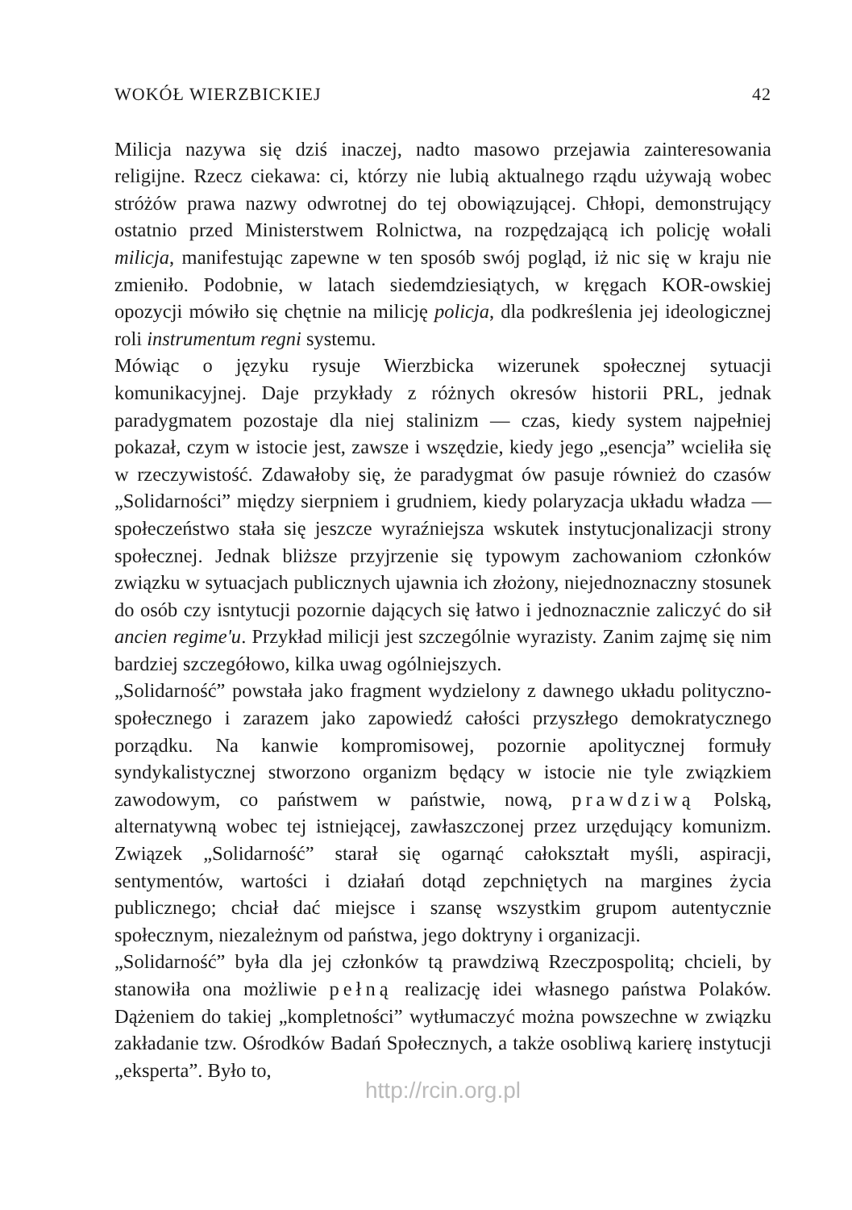WOKÓŁ WIERZBICKIEJ 42
Milicja nazywa się dziś inaczej, nadto masowo przejawia zainteresowania religijne. Rzecz ciekawa: ci, którzy nie lubią aktualnego rządu używają wobec stróżów prawa nazwy odwrotnej do tej obowiązującej. Chłopi, demonstrujący ostatnio przed Ministerstwem Rolnictwa, na rozpędzającą ich policję wołali milicja, manifestując zapewne w ten sposób swój pogląd, iż nic się w kraju nie zmieniło. Podobnie, w latach siedemdziesiątych, w kręgach KOR-owskiej opozycji mówiło się chętnie na milicję policja, dla podkreślenia jej ideologicznej roli instrumentum regni systemu.
Mówiąc o języku rysuje Wierzbicka wizerunek społecznej sytuacji komunikacyjnej. Daje przykłady z różnych okresów historii PRL, jednak paradygmatem pozostaje dla niej stalinizm — czas, kiedy system najpełniej pokazał, czym w istocie jest, zawsze i wszędzie, kiedy jego „esencja” wcieliła się w rzeczywistość. Zdawałoby się, że paradygmat ów pasuje również do czasów „Solidarności” między sierpniem i grudniem, kiedy polaryzacja układu władza — społeczeństwo stała się jeszcze wyraźniejsza wskutek instytucjonalizacji strony społecznej. Jednak bliższe przyjrzenie się typowym zachowaniom członków związku w sytuacjach publicznych ujawnia ich złożony, niejednoznaczny stosunek do osób czy isntytucji pozornie dających się łatwo i jednoznacznie zaliczyć do sił ancien regime'u. Przykład milicji jest szczególnie wyrazisty. Zanim zajmę się nim bardziej szczegółowo, kilka uwag ogólniejszych.
„Solidarność” powstała jako fragment wydzielony z dawnego układu polityczno-społecznego i zarazem jako zapowiedź całości przyszłego demokratycznego porządku. Na kanwie kompromisowej, pozornie apolitycznej formuły syndykalistycznej stworzono organizm będący w istocie nie tyle związkiem zawodowym, co państwem w państwie, nową, prawdziwą Polską, alternatywną wobec tej istniejącej, zawłaszczonej przez urzędujący komunizm. Związek „Solidarność” starał się ogarnąć całokształt myśli, aspiracji, sentymentów, wartości i działań dotąd zepchniętych na margines życia publicznego; chciał dać miejsce i szansę wszystkim grupom autentycznie społecznym, niezależnym od państwa, jego doktryny i organizacji.
„Solidarność” była dla jej członków tą prawdziwą Rzeczpospolitą; chcieli, by stanowiła ona możliwie pełną realizację idei własnego państwa Polaków. Dążeniem do takiej „kompletności” wytłumaczyć można powszechne w związku zakładanie tzw. Ośrodków Badań Społecznych, a także osobliwą karierę instytucji „eksperta”. Było to,
http://rcin.org.pl